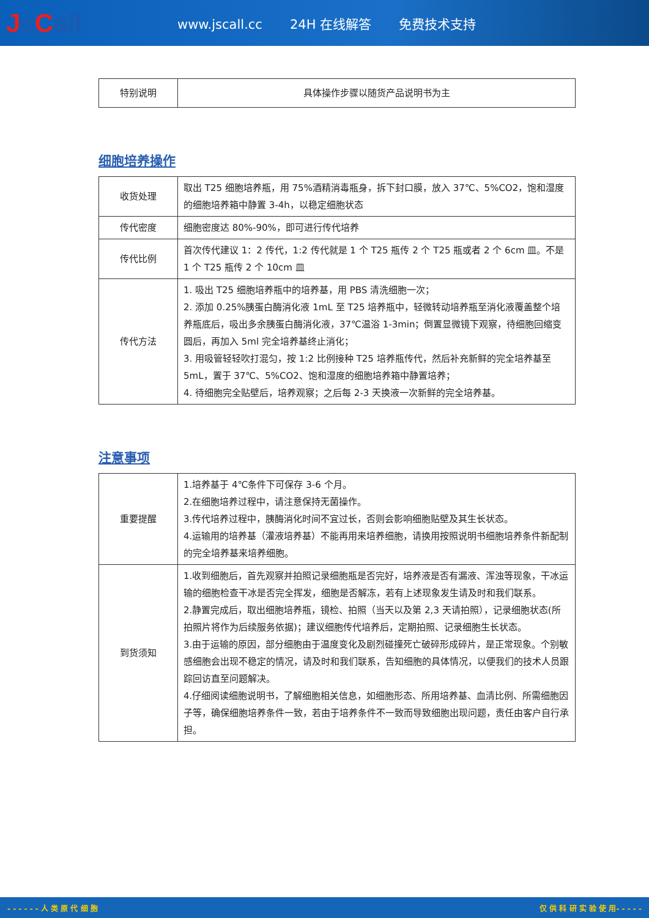Js Call
www.jscall.cc 24H 在线解答 免费技术支持
| 特别说明 | 具体操作步骤以随货产品说明书为主 |
细胞培养操作
| 收货处理 | 取出 T25 细胞培养瓶，用 75%酒精消毒瓶身，拆下封口膜，放入 37℃、5%CO2，饱和湿度的细胞培养箱中静置 3-4h，以稳定细胞状态 |
| 传代密度 | 细胞密度达 80%-90%，即可进行传代培养 |
| 传代比例 | 首次传代建议 1：2 传代，1:2 传代就是 1 个 T25 瓶传 2 个 T25 瓶或者 2 个 6cm 皿。不是 1 个 T25 瓶传 2 个 10cm 皿 |
| 传代方法 | 1. 吸出 T25 细胞培养瓶中的培养基，用 PBS 清洗细胞一次； 2. 添加 0.25%胰蛋白酶消化液 1mL 至 T25 培养瓶中，轻微转动培养瓶至消化液覆盖整个培养瓶底后，吸出多余胰蛋白酶消化液，37℃温浴 1-3min；倒置显微镜下观察，待细胞回缩变圆后，再加入 5ml 完全培养基终止消化； 3. 用吸管轻轻吹打混匀，按 1:2 比例接种 T25 培养瓶传代，然后补充新鲜的完全培养基至 5mL，置于 37℃、5%CO2、饱和湿度的细胞培养箱中静置培养； 4. 待细胞完全贴壁后，培养观察；之后每 2-3 天换液一次新鲜的完全培养基。 |
注意事项
| 重要提醒 | 1.培养基于 4℃条件下可保存 3-6 个月。 2.在细胞培养过程中，请注意保持无菌操作。 3.传代培养过程中，胰酶消化时间不宜过长，否则会影响细胞贴壁及其生长状态。 4.运输用的培养基（灌液培养基）不能再用来培养细胞，请换用按照说明书细胞培养条件新配制的完全培养基来培养细胞。 |
| 到货须知 | 1.收到细胞后，首先观察并拍照记录细胞瓶是否完好，培养液是否有漏液、浑浊等现象，干冰运输的细胞检查干冰是否完全挥发，细胞是否解冻，若有上述现象发生请及时和我们联系。 2.静置完成后，取出细胞培养瓶，镜检、拍照（当天以及第 2,3 天请拍照），记录细胞状态(所拍照片将作为后续服务依据)；建议细胞传代培养后，定期拍照、记录细胞生长状态。 3.由于运输的原因，部分细胞由于温度变化及剧烈碰撞死亡破碎形成碎片，是正常现象。个别敏感细胞会出现不稳定的情况，请及时和我们联系，告知细胞的具体情况，以便我们的技术人员跟踪回访直至问题解决。 4.仔细阅读细胞说明书，了解细胞相关信息，如细胞形态、所用培养基、血清比例、所需细胞因子等，确保细胞培养条件一致，若由于培养条件不一致而导致细胞出现问题，责任由客户自行承担。 |
- - - - - - 人 类 原 代 细 胞 仅 供 科 研 实 验 使 用- - - - -